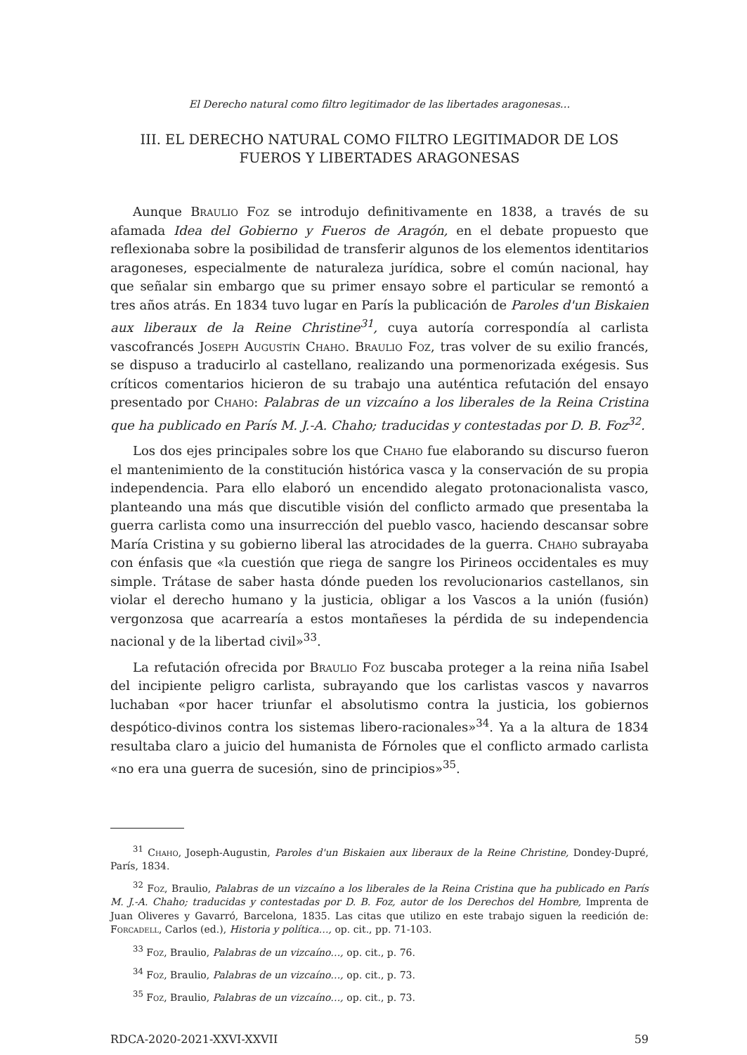El Derecho natural como filtro legitimador de las libertades aragonesas…
III. EL DERECHO NATURAL COMO FILTRO LEGITIMADOR DE LOS FUEROS Y LIBERTADES ARAGONESAS
Aunque Braulio Foz se introdujo definitivamente en 1838, a través de su afamada Idea del Gobierno y Fueros de Aragón, en el debate propuesto que reflexionaba sobre la posibilidad de transferir algunos de los elementos identitarios aragoneses, especialmente de naturaleza jurídica, sobre el común nacional, hay que señalar sin embargo que su primer ensayo sobre el particular se remontó a tres años atrás. En 1834 tuvo lugar en París la publicación de Paroles d'un Biskaien aux liberaux de la Reine Christine<sup>31</sup>, cuya autoría correspondía al carlista vascofrancés Joseph Augustín Chaho. Braulio Foz, tras volver de su exilio francés, se dispuso a traducirlo al castellano, realizando una pormenorizada exégesis. Sus críticos comentarios hicieron de su trabajo una auténtica refutación del ensayo presentado por Chaho: Palabras de un vizcaíno a los liberales de la Reina Cristina que ha publicado en París M. J.-A. Chaho; traducidas y contestadas por D. B. Foz<sup>32</sup>.
Los dos ejes principales sobre los que Chaho fue elaborando su discurso fueron el mantenimiento de la constitución histórica vasca y la conservación de su propia independencia. Para ello elaboró un encendido alegato protonacionalista vasco, planteando una más que discutible visión del conflicto armado que presentaba la guerra carlista como una insurrección del pueblo vasco, haciendo descansar sobre María Cristina y su gobierno liberal las atrocidades de la guerra. Chaho subrayaba con énfasis que «la cuestión que riega de sangre los Pirineos occidentales es muy simple. Trátase de saber hasta dónde pueden los revolucionarios castellanos, sin violar el derecho humano y la justicia, obligar a los Vascos a la unión (fusión) vergonzosa que acarrearía a estos montañeses la pérdida de su independencia nacional y de la libertad civil»<sup>33</sup>.
La refutación ofrecida por Braulio Foz buscaba proteger a la reina niña Isabel del incipiente peligro carlista, subrayando que los carlistas vascos y navarros luchaban «por hacer triunfar el absolutismo contra la justicia, los gobiernos despótico-divinos contra los sistemas libero-racionales»<sup>34</sup>. Ya a la altura de 1834 resultaba claro a juicio del humanista de Fórnoles que el conflicto armado carlista «no era una guerra de sucesión, sino de principios»<sup>35</sup>.
<sup>31</sup> Chaho, Joseph-Augustin, Paroles d'un Biskaien aux liberaux de la Reine Christine, Dondey-Dupré, París, 1834.
<sup>32</sup> Foz, Braulio, Palabras de un vizcaíno a los liberales de la Reina Cristina que ha publicado en París M. J.-A. Chaho; traducidas y contestadas por D. B. Foz, autor de los Derechos del Hombre, Imprenta de Juan Oliveres y Gavarró, Barcelona, 1835. Las citas que utilizo en este trabajo siguen la reedición de: Forcadell, Carlos (ed.), Historia y política…, op. cit., pp. 71-103.
<sup>33</sup> Foz, Braulio, Palabras de un vizcaíno…, op. cit., p. 76.
<sup>34</sup> Foz, Braulio, Palabras de un vizcaíno…, op. cit., p. 73.
<sup>35</sup> Foz, Braulio, Palabras de un vizcaíno…, op. cit., p. 73.
RDCA-2020-2021-XXVI-XXVII 59